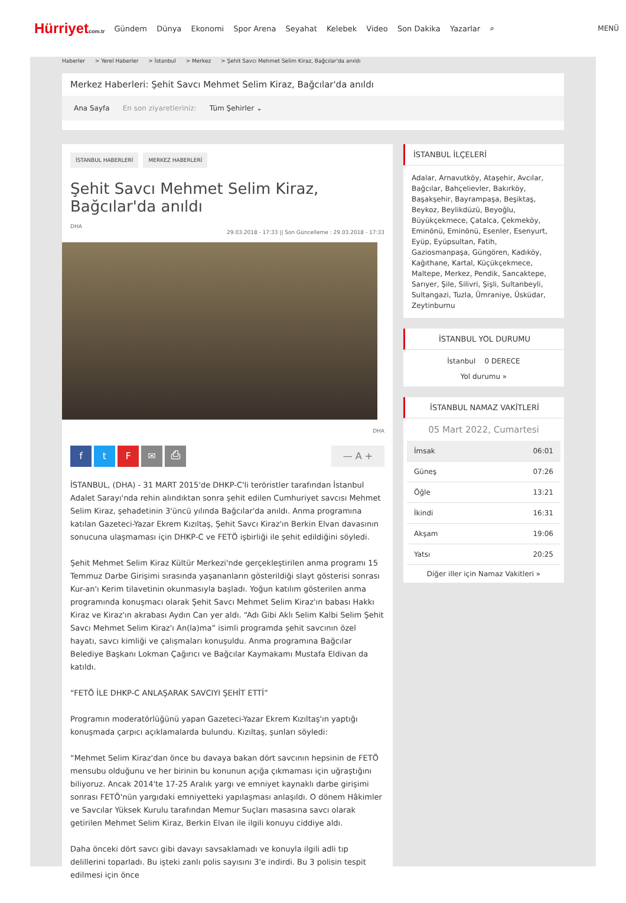Hürriyetcom.tr
Gündem Dünya Ekonomi Spor Arena Seyahat Kelebek Video Son Dakika Yazarlar ⌕
MENÜ
Haberler > Yerel Haberler > İstanbul > Merkez > Şehit Savcı Mehmet Selim Kiraz, Bağcılar'da anıldı
Merkez Haberleri: Şehit Savcı Mehmet Selim Kiraz, Bağcılar'da anıldı
Ana Sayfa En son ziyaretleriniz: Tüm Şehirler ⌄
İSTANBUL HABERLERİ MERKEZ HABERLERİ
Şehit Savcı Mehmet Selim Kiraz, Bağcılar'da anıldı
DHA
29.03.2018 - 17:33 || Son Güncelleme : 29.03.2018 - 17:33
DHA
f t F ✉ ⎙ — A +
İSTANBUL, (DHA) - 31 MART 2015'de DHKP-C'li teröristler tarafından İstanbul Adalet Sarayı'nda rehin alındıktan sonra şehit edilen Cumhuriyet savcısı Mehmet Selim Kiraz, şehadetinin 3'üncü yılında Bağcılar'da anıldı. Anma programına katılan Gazeteci-Yazar Ekrem Kızıltaş, Şehit Savcı Kiraz'ın Berkin Elvan davasının sonucuna ulaşmaması için DHKP-C ve FETÖ işbirliği ile şehit edildiğini söyledi.
Şehit Mehmet Selim Kiraz Kültür Merkezi'nde gerçekleştirilen anma programı 15 Temmuz Darbe Girişimi sırasında yaşananların gösterildiği slayt gösterisi sonrası Kur-an'ı Kerim tilavetinin okunmasıyla başladı. Yoğun katılım gösterilen anma programında konuşmacı olarak Şehit Savcı Mehmet Selim Kiraz'ın babası Hakkı Kiraz ve Kiraz'ın akrabası Aydın Can yer aldı. “Adı Gibi Aklı Selim Kalbi Selim Şehit Savcı Mehmet Selim Kiraz'ı An(la)ma” isimli programda şehit savcının özel hayatı, savcı kimliği ve çalışmaları konuşuldu. Anma programına Bağcılar Belediye Başkanı Lokman Çağırıcı ve Bağcılar Kaymakamı Mustafa Eldivan da katıldı.
“FETÖ İLE DHKP-C ANLAŞARAK SAVCIYI ŞEHİT ETTİ”
Programın moderatörlüğünü yapan Gazeteci-Yazar Ekrem Kızıltaş'ın yaptığı konuşmada çarpıcı açıklamalarda bulundu. Kızıltaş, şunları söyledi:
“Mehmet Selim Kiraz'dan önce bu davaya bakan dört savcının hepsinin de FETÖ mensubu olduğunu ve her birinin bu konunun açığa çıkmaması için uğraştığını biliyoruz. Ancak 2014'te 17-25 Aralık yargı ve emniyet kaynaklı darbe girişimi sonrası FETÖ'nün yargıdaki emniyetteki yapılaşması anlaşıldı. O dönem Hâkimler ve Savcılar Yüksek Kurulu tarafından Memur Suçları masasına savcı olarak getirilen Mehmet Selim Kiraz, Berkin Elvan ile ilgili konuyu ciddiye aldı.
Daha önceki dört savcı gibi davayı savsaklamadı ve konuyla ilgili adli tıp delillerini toparladı. Bu işteki zanlı polis sayısını 3'e indirdi. Bu 3 polisin tespit edilmesi için önce
İSTANBUL İLÇELERİ
Adalar, Arnavutköy, Ataşehir, Avcılar, Bağcılar, Bahçelievler, Bakırköy, Başakşehir, Bayrampaşa, Beşiktaş, Beykoz, Beylikdüzü, Beyoğlu, Büyükçekmece, Çatalca, Çekmeköy, Eminönü, Eminönü, Esenler, Esenyurt, Eyüp, Eyüpsultan, Fatih, Gaziosmanpaşa, Güngören, Kadıköy, Kağıthane, Kartal, Küçükçekmece, Maltepe, Merkez, Pendik, Sancaktepe, Sarıyer, Şile, Silivri, Şişli, Sultanbeyli, Sultangazi, Tuzla, Ümraniye, Üsküdar, Zeytinburnu
İSTANBUL YOL DURUMU
İstanbul 0 DERECE
Yol durumu »
İSTANBUL NAMAZ VAKİTLERİ
05 Mart 2022, Cumartesi
| İmsak | 06:01 |
| Güneş | 07:26 |
| Öğle | 13:21 |
| İkindi | 16:31 |
| Akşam | 19:06 |
| Yatsı | 20:25 |
Diğer iller için Namaz Vakitleri »